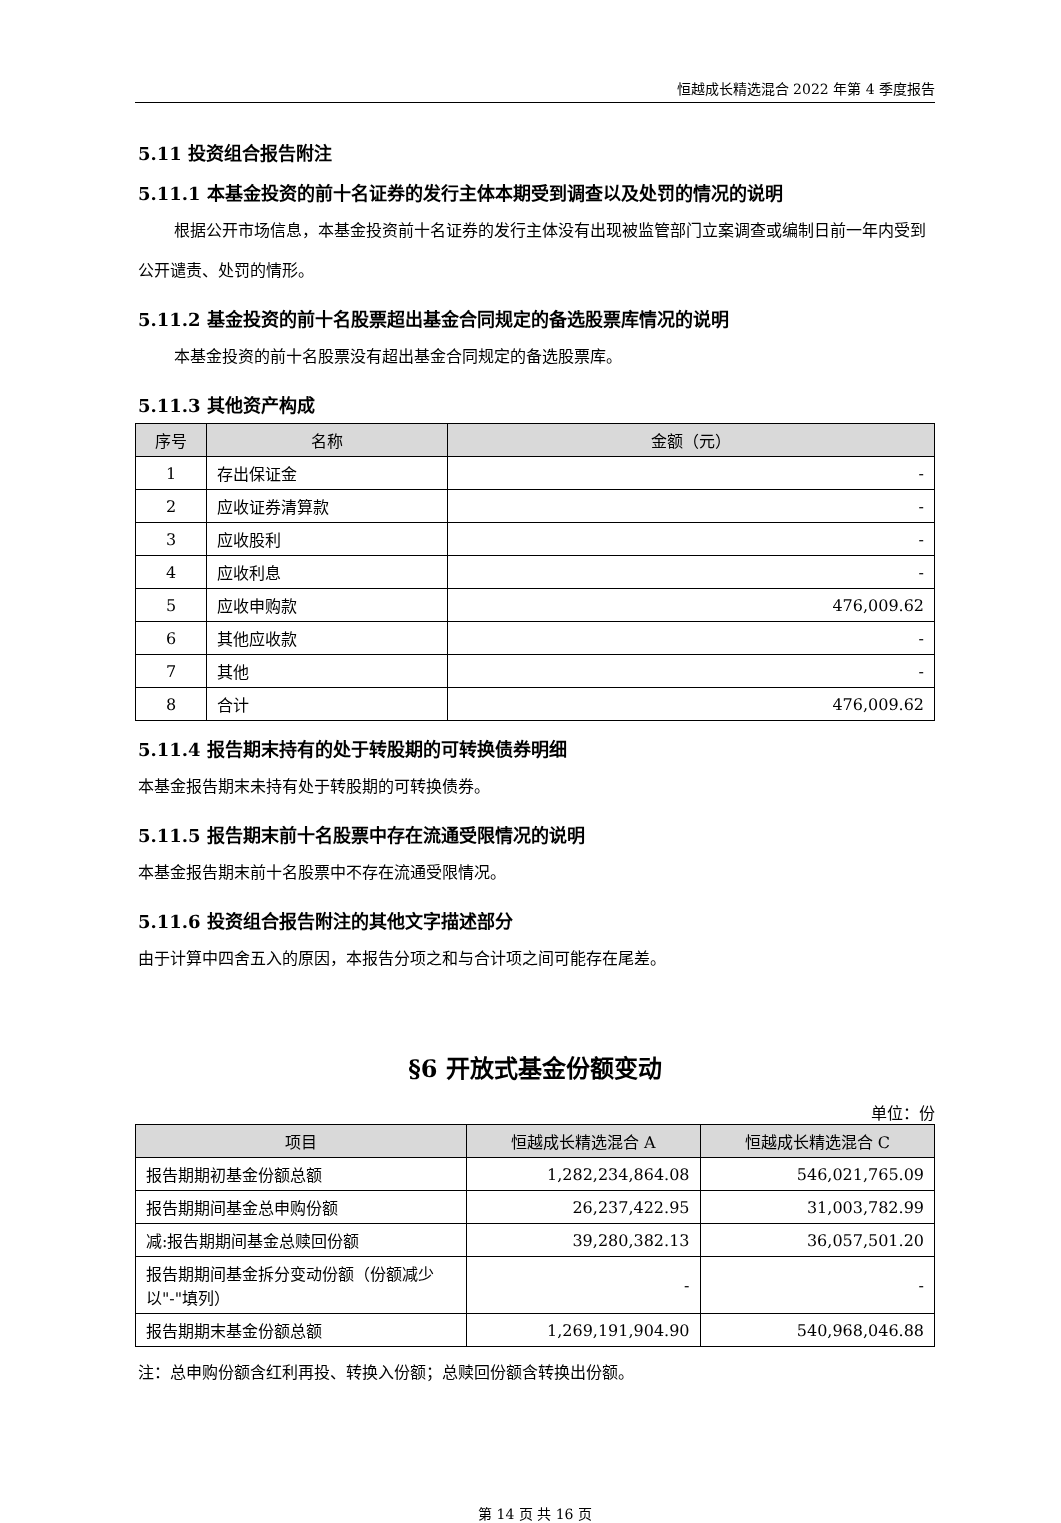恒越成长精选混合 2022 年第 4 季度报告
5.11 投资组合报告附注
5.11.1 本基金投资的前十名证券的发行主体本期受到调查以及处罚的情况的说明
根据公开市场信息，本基金投资前十名证券的发行主体没有出现被监管部门立案调查或编制日前一年内受到公开谴责、处罚的情形。
5.11.2 基金投资的前十名股票超出基金合同规定的备选股票库情况的说明
本基金投资的前十名股票没有超出基金合同规定的备选股票库。
5.11.3 其他资产构成
| 序号 | 名称 | 金额（元） |
| --- | --- | --- |
| 1 | 存出保证金 | - |
| 2 | 应收证券清算款 | - |
| 3 | 应收股利 | - |
| 4 | 应收利息 | - |
| 5 | 应收申购款 | 476,009.62 |
| 6 | 其他应收款 | - |
| 7 | 其他 | - |
| 8 | 合计 | 476,009.62 |
5.11.4 报告期末持有的处于转股期的可转换债券明细
本基金报告期末未持有处于转股期的可转换债券。
5.11.5 报告期末前十名股票中存在流通受限情况的说明
本基金报告期末前十名股票中不存在流通受限情况。
5.11.6 投资组合报告附注的其他文字描述部分
由于计算中四舍五入的原因，本报告分项之和与合计项之间可能存在尾差。
§6 开放式基金份额变动
单位：份
| 项目 | 恒越成长精选混合 A | 恒越成长精选混合 C |
| --- | --- | --- |
| 报告期期初基金份额总额 | 1,282,234,864.08 | 546,021,765.09 |
| 报告期期间基金总申购份额 | 26,237,422.95 | 31,003,782.99 |
| 减:报告期期间基金总赎回份额 | 39,280,382.13 | 36,057,501.20 |
| 报告期期间基金拆分变动份额（份额减少以"-"填列） | - | - |
| 报告期期末基金份额总额 | 1,269,191,904.90 | 540,968,046.88 |
注：总申购份额含红利再投、转换入份额；总赎回份额含转换出份额。
第 14 页 共 16 页